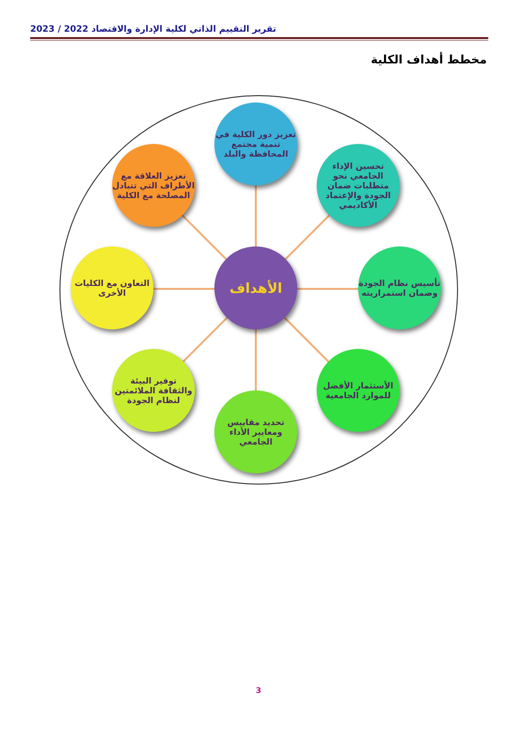تقرير التقييم الذاتي لكلية الإدارة والاقتصاد 2022 / 2023
مخطط أهداف الكلية
تعزيز دور الكلية في تنمية مجتمع المحافظة والبلد
تحسين الإداء الجامعي نحو متطلبات ضمان الجودة والإعتماد الأكاديمي
تعزيز العلاقة مع الأطراف التي تتبادل المصلحة مع الكلية
الأهداف
التعاون مع الكليات الأخرى
تأسيس نظام الجودة وضمان استمراريته
توفير البيئة والثقافة الملائمتين لنظام الجودة
الأستثمار الأفضل للموارد الجامعية
تحديد مقاييس ومعايير الأداء الجامعي
3